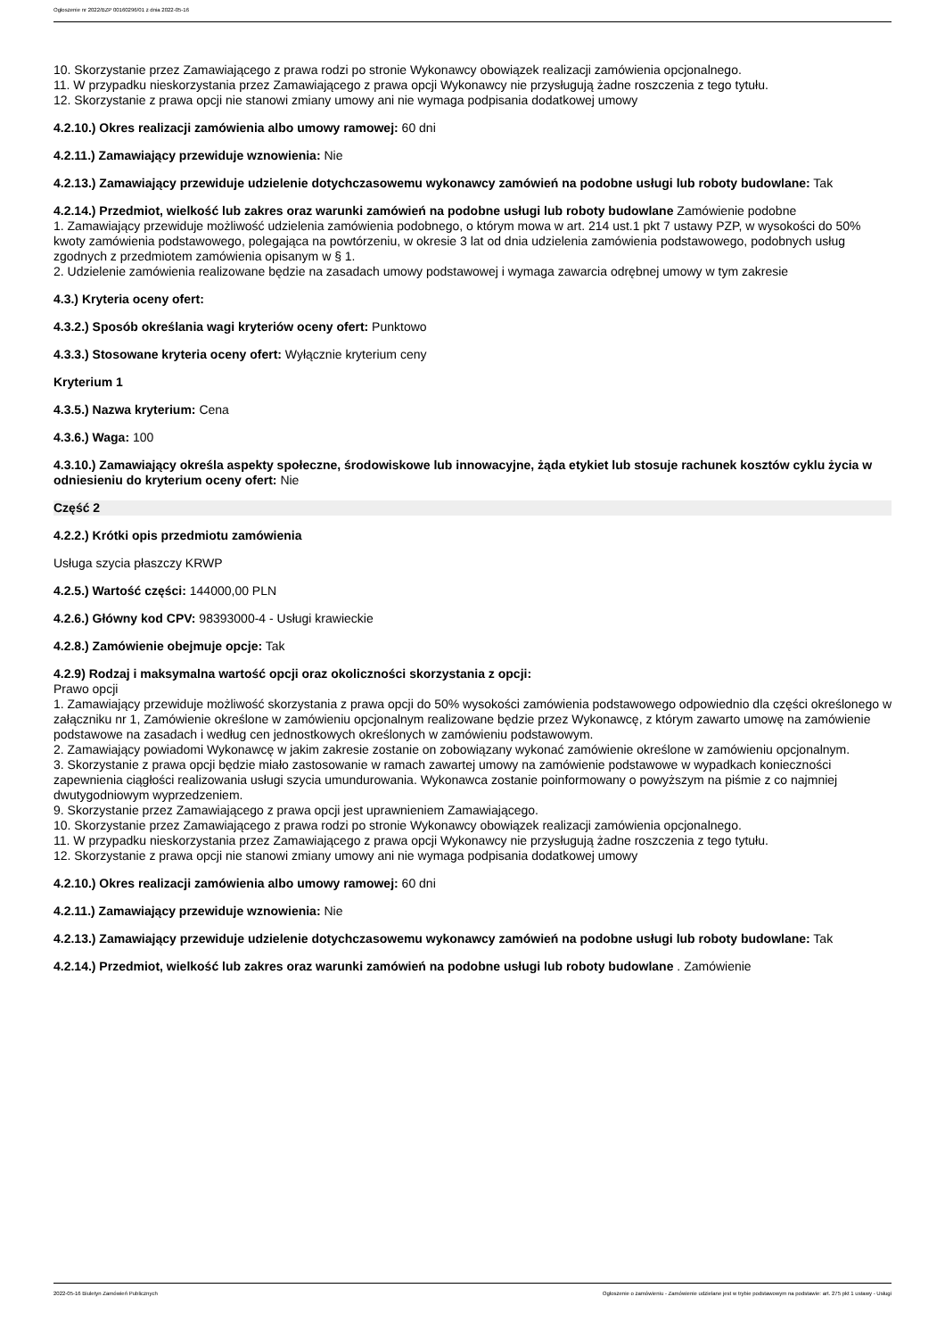Ogłoszenie nr 2022/BZP 00160296/01 z dnia 2022-05-16
10. Skorzystanie przez Zamawiającego z prawa rodzi po stronie Wykonawcy obowiązek realizacji zamówienia opcjonalnego.
11. W przypadku nieskorzystania przez Zamawiającego z prawa opcji Wykonawcy nie przysługują żadne roszczenia z tego tytułu.
12. Skorzystanie z prawa opcji nie stanowi zmiany umowy ani nie wymaga podpisania dodatkowej umowy
4.2.10.) Okres realizacji zamówienia albo umowy ramowej: 60 dni
4.2.11.) Zamawiający przewiduje wznowienia: Nie
4.2.13.) Zamawiający przewiduje udzielenie dotychczasowemu wykonawcy zamówień na podobne usługi lub roboty budowlane: Tak
4.2.14.) Przedmiot, wielkość lub zakres oraz warunki zamówień na podobne usługi lub roboty budowlane Zamówienie podobne
1. Zamawiający przewiduje możliwość udzielenia zamówienia podobnego, o którym mowa w art. 214 ust.1 pkt 7 ustawy PZP, w wysokości do 50% kwoty zamówienia podstawowego, polegająca na powtórzeniu, w okresie 3 lat od dnia udzielenia zamówienia podstawowego, podobnych usług zgodnych z przedmiotem zamówienia opisanym w § 1.
2. Udzielenie zamówienia realizowane będzie na zasadach umowy podstawowej i wymaga zawarcia odrębnej umowy w tym zakresie
4.3.) Kryteria oceny ofert:
4.3.2.) Sposób określania wagi kryteriów oceny ofert: Punktowo
4.3.3.) Stosowane kryteria oceny ofert: Wyłącznie kryterium ceny
Kryterium 1
4.3.5.) Nazwa kryterium: Cena
4.3.6.) Waga: 100
4.3.10.) Zamawiający określa aspekty społeczne, środowiskowe lub innowacyjne, żąda etykiet lub stosuje rachunek kosztów cyklu życia w odniesieniu do kryterium oceny ofert: Nie
Część 2
4.2.2.) Krótki opis przedmiotu zamówienia
Usługa szycia płaszczy KRWP
4.2.5.) Wartość części: 144000,00 PLN
4.2.6.) Główny kod CPV: 98393000-4 - Usługi krawieckie
4.2.8.) Zamówienie obejmuje opcje: Tak
4.2.9) Rodzaj i maksymalna wartość opcji oraz okoliczności skorzystania z opcji:
Prawo opcji
1. Zamawiający przewiduje możliwość skorzystania z prawa opcji do 50% wysokości zamówienia podstawowego odpowiednio dla części określonego w załączniku nr 1, Zamówienie określone w zamówieniu opcjonalnym realizowane będzie przez Wykonawcę, z którym zawarto umowę na zamówienie podstawowe na zasadach i według cen jednostkowych określonych w zamówieniu podstawowym.
2. Zamawiający powiadomi Wykonawcę w jakim zakresie zostanie on zobowiązany wykonać zamówienie określone w zamówieniu opcjonalnym.
3. Skorzystanie z prawa opcji będzie miało zastosowanie w ramach zawartej umowy na zamówienie podstawowe w wypadkach konieczności zapewnienia ciągłości realizowania usługi szycia umundurowania. Wykonawca zostanie poinformowany o powyższym na piśmie z co najmniej dwutygodniowym wyprzedzeniem.
9. Skorzystanie przez Zamawiającego z prawa opcji jest uprawnieniem Zamawiającego.
10. Skorzystanie przez Zamawiającego z prawa rodzi po stronie Wykonawcy obowiązek realizacji zamówienia opcjonalnego.
11. W przypadku nieskorzystania przez Zamawiającego z prawa opcji Wykonawcy nie przysługują żadne roszczenia z tego tytułu.
12. Skorzystanie z prawa opcji nie stanowi zmiany umowy ani nie wymaga podpisania dodatkowej umowy
4.2.10.) Okres realizacji zamówienia albo umowy ramowej: 60 dni
4.2.11.) Zamawiający przewiduje wznowienia: Nie
4.2.13.) Zamawiający przewiduje udzielenie dotychczasowemu wykonawcy zamówień na podobne usługi lub roboty budowlane: Tak
4.2.14.) Przedmiot, wielkość lub zakres oraz warunki zamówień na podobne usługi lub roboty budowlane . Zamówienie
2022-05-16 Biuletyn Zamówień Publicznych Ogłoszenie o zamówieniu - Zamówienie udzielane jest w trybie podstawowym na podstawie: art. 275 pkt 1 ustawy - Usługi